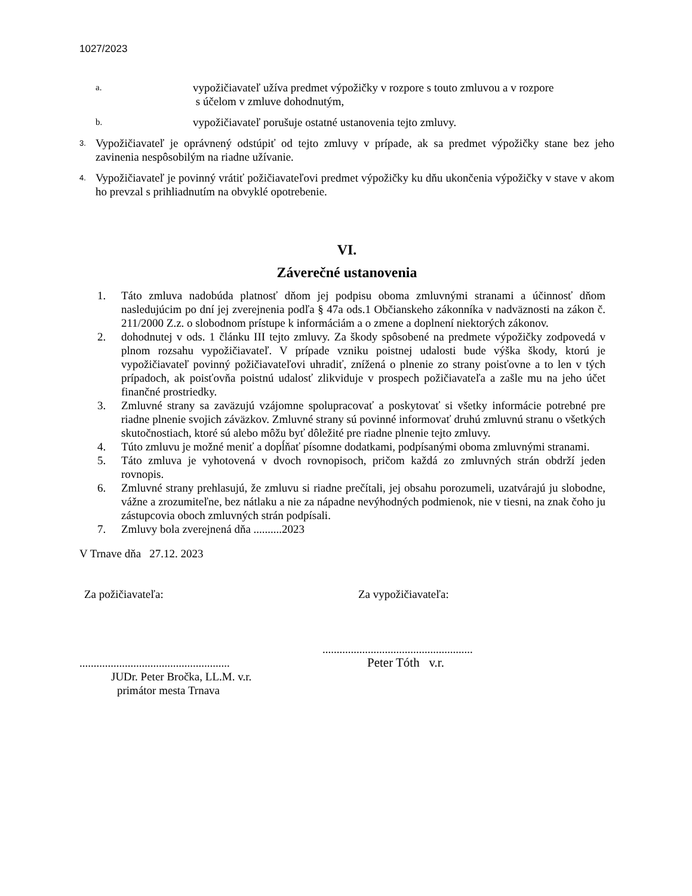1027/2023
a.
vypožičiavateľ užíva predmet výpožičky v rozpore s touto zmluvou a v rozpore
s účelom v zmluve dohodnutým,
b.
vypožičiavateľ porušuje ostatné ustanovenia tejto zmluvy.
3.
Vypožičiavateľ je oprávnený odstúpiť od tejto zmluvy v prípade, ak sa predmet výpožičky stane bez jeho zavinenia nespôsobilým na riadne užívanie.
4.
Vypožičiavateľ je povinný vrátiť požičiavateľovi predmet výpožičky ku dňu ukončenia výpožičky v stave v akom ho prevzal s prihliadnutím na obvyklé opotrebenie.
VI.
Záverečné ustanovenia
1. Táto zmluva nadobúda platnosť dňom jej podpisu oboma zmluvnými stranami a účinnosť dňom nasledujúcim po dní jej zverejnenia podľa § 47a ods.1 Občianskeho zákonníka v nadväznosti na zákon č. 211/2000 Z.z. o slobodnom prístupe k informáciám a o zmene a doplnení niektorých zákonov.
2. dohodnutej v ods. 1 článku III tejto zmluvy. Za škody spôsobené na predmete výpožičky zodpovedá v plnom rozsahu vypožičiavateľ. V prípade vzniku poistnej udalosti bude výška škody, ktorú je vypožičiavateľ povinný požičiavateľovi uhradiť, znížená o plnenie zo strany poisťovne a to len v tých prípadoch, ak poisťovňa poistnú udalosť zlikviduje v prospech požičiavateľa a zašle mu na jeho účet finančné prostriedky.
3. Zmluvné strany sa zaväzujú vzájomne spolupracovať a poskytovať si všetky informácie potrebné pre riadne plnenie svojich záväzkov. Zmluvné strany sú povinné informovať druhú zmluvnú stranu o všetkých skutočnostiach, ktoré sú alebo môžu byť dôležité pre riadne plnenie tejto zmluvy.
4. Túto zmluvu je možné meniť a dopĺňať písomne dodatkami, podpísanými oboma zmluvnými stranami.
5. Táto zmluva je vyhotovená v dvoch rovnopisoch, pričom každá zo zmluvných strán obdrží jeden rovnopis.
6. Zmluvné strany prehlasujú, že zmluvu si riadne prečítali, jej obsahu porozumeli, uzatvárajú ju slobodne, vážne a zrozumiteľne, bez nátlaku a nie za nápadne nevýhodných podmienok, nie v tiesni, na znak čoho ju zástupcovia oboch zmluvných strán podpísali.
7. Zmluvy bola zverejnená dňa ..........2023
V Trnave dňa 27.12. 2023
Za požičiavateľa:
.....................................................
JUDr. Peter Bročka, LL.M. v.r.
primátor mesta Trnava
Za vypožičiavateľa:
.....................................................
Peter Tóth v.r.